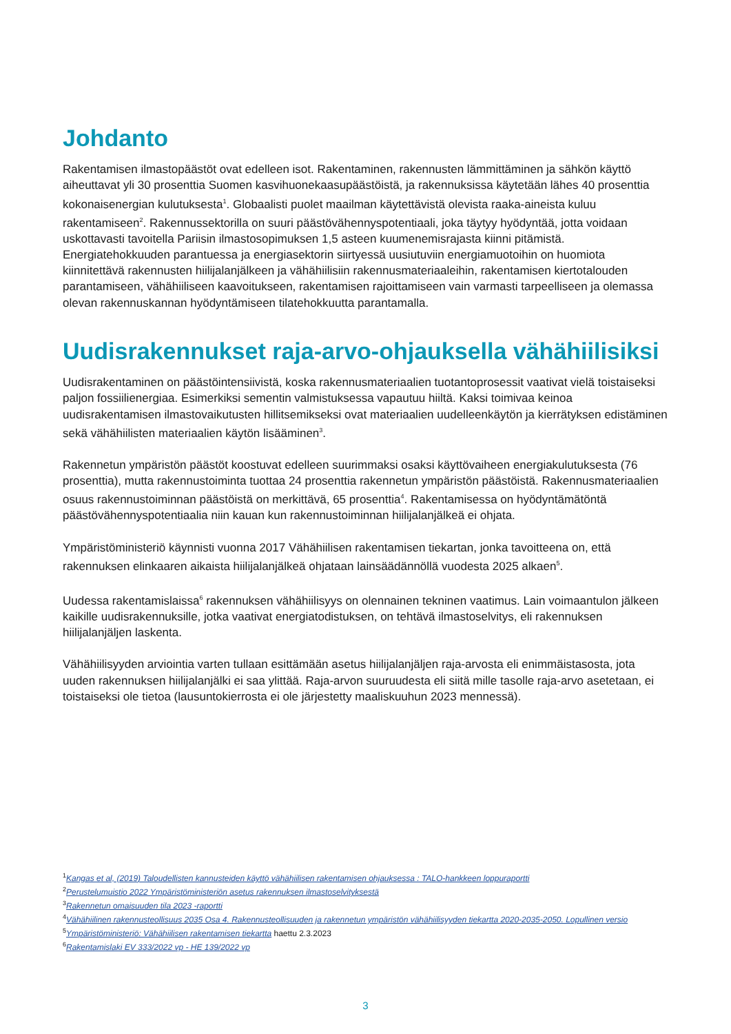Johdanto
Rakentamisen ilmastopäästöt ovat edelleen isot. Rakentaminen, rakennusten lämmittäminen ja sähkön käyttö aiheuttavat yli 30 prosenttia Suomen kasvihuonekaasupäästöistä, ja rakennuksissa käytetään lähes 40 prosenttia kokonaisenergian kulutuksesta<sup>1</sup>. Globaalisti puolet maailman käytettävistä olevista raaka-aineista kuluu rakentamiseen<sup>2</sup>. Rakennussektorilla on suuri päästövähennyspotentiaali, joka täytyy hyödyntää, jotta voidaan uskottavasti tavoitella Pariisin ilmastosopimuksen 1,5 asteen kuumenemisrajasta kiinni pitämistä. Energiatehokkuuden parantuessa ja energiasektorin siirtyessä uusiutuviin energiamuotoihin on huomiota kiinnitettävä rakennusten hiilijalanjälkeen ja vähähiilisiin rakennusmateriaaleihin, rakentamisen kiertotalouden parantamiseen, vähähiiliseen kaavoitukseen, rakentamisen rajoittamiseen vain varmasti tarpeelliseen ja olemassa olevan rakennuskannan hyödyntämiseen tilatehokkuutta parantamalla.
Uudisrakennukset raja-arvo-ohjauksella vähähiilisiksi
Uudisrakentaminen on päästöintensiivistä, koska rakennusmateriaalien tuotantoprosessit vaativat vielä toistaiseksi paljon fossiilienergiaa. Esimerkiksi sementin valmistuksessa vapautuu hiiltä. Kaksi toimivaa keinoa uudisrakentamisen ilmastovaikutusten hillitsemikseksi ovat materiaalien uudelleenkäytön ja kierrätyksen edistäminen sekä vähähiilisten materiaalien käytön lisääminen<sup>3</sup>.
Rakennetun ympäristön päästöt koostuvat edelleen suurimmaksi osaksi käyttövaiheen energiakulutuksesta (76 prosenttia), mutta rakennustoiminta tuottaa 24 prosenttia rakennetun ympäristön päästöistä. Rakennusmateriaalien osuus rakennustoiminnan päästöistä on merkittävä, 65 prosenttia<sup>4</sup>. Rakentamisessa on hyödyntämätöntä päästövähennyspotentiaalia niin kauan kun rakennustoiminnan hiilijalanjälkeä ei ohjata.
Ympäristöministeriö käynnisti vuonna 2017 Vähähiilisen rakentamisen tiekartan, jonka tavoitteena on, että rakennuksen elinkaaren aikaista hiilijalanjälkeä ohjataan lainsäädännöllä vuodesta 2025 alkaen<sup>5</sup>.
Uudessa rakentamislaissa<sup>6</sup> rakennuksen vähähiilisyys on olennainen tekninen vaatimus. Lain voimaantulon jälkeen kaikille uudisrakennuksille, jotka vaativat energiatodistuksen, on tehtävä ilmastoselvitys, eli rakennuksen hiilijalanjäljen laskenta.
Vähähiilisyyden arviointia varten tullaan esittämään asetus hiilijalanjäljen raja-arvosta eli enimmäistasosta, jota uuden rakennuksen hiilijalanjälki ei saa ylittää. Raja-arvon suuruudesta eli siitä mille tasolle raja-arvo asetetaan, ei toistaiseksi ole tietoa (lausuntokierrosta ei ole järjestetty maaliskuuhun 2023 mennessä).
<sup>1</sup> Kangas et al, (2019) Taloudellisten kannusteiden käyttö vähähiilisen rakentamisen ohjauksessa : TALO-hankkeen loppuraportti
<sup>2</sup> Perustelumuistio 2022 Ympäristöministeriön asetus rakennuksen ilmastoselvityksestä
<sup>3</sup> Rakennetun omaisuuden tila 2023 -raportti
<sup>4</sup> Vähähiilinen rakennusteollisuus 2035 Osa 4. Rakennusteollisuuden ja rakennetun ympäristön vähähiilisyyden tiekartta 2020-2035-2050. Lopullinen versio
<sup>5</sup> Ympäristöministeriö: Vähähiilisen rakentamisen tiekartta haettu 2.3.2023
<sup>6</sup> Rakentamislaki EV 333/2022 vp - HE 139/2022 vp
3